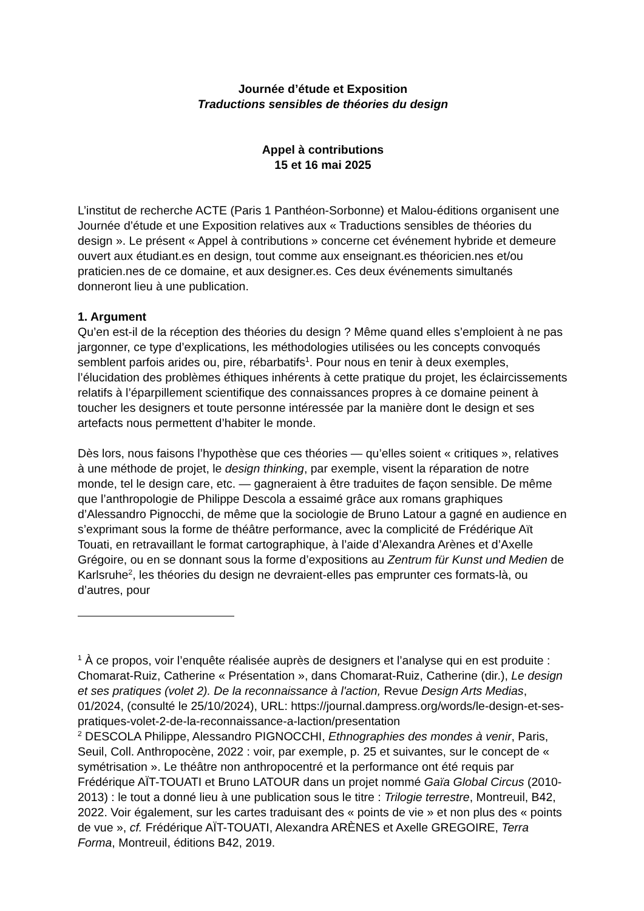Journée d’étude et Exposition
Traductions sensibles de théories du design
Appel à contributions
15 et 16 mai 2025
L’institut de recherche ACTE (Paris 1 Panthéon-Sorbonne) et Malou-éditions organisent une Journée d’étude et une Exposition relatives aux « Traductions sensibles de théories du design ». Le présent « Appel à contributions » concerne cet événement hybride et demeure ouvert aux étudiant.es en design, tout comme aux enseignant.es théoricien.nes et/ou praticien.nes de ce domaine, et aux designer.es. Ces deux événements simultanés donneront lieu à une publication.
1. Argument
Qu’en est-il de la réception des théories du design ? Même quand elles s’emploient à ne pas jargonner, ce type d’explications, les méthodologies utilisées ou les concepts convoqués semblent parfois arides ou, pire, rébarbatifs<sup>1</sup>. Pour nous en tenir à deux exemples, l’élucidation des problèmes éthiques inhérents à cette pratique du projet, les éclaircissements relatifs à l’éparpillement scientifique des connaissances propres à ce domaine peinent à toucher les designers et toute personne intéressée par la manière dont le design et ses artefacts nous permettent d’habiter le monde.
Dès lors, nous faisons l’hypothèse que ces théories — qu’elles soient « critiques », relatives à une méthode de projet, le design thinking, par exemple, visent la réparation de notre monde, tel le design care, etc. — gagneraient à être traduites de façon sensible. De même que l’anthropologie de Philippe Descola a essaimé grâce aux romans graphiques d’Alessandro Pignocchi, de même que la sociologie de Bruno Latour a gagné en audience en s’exprimant sous la forme de théâtre performance, avec la complicité de Frédérique Aït Touati, en retravaillant le format cartographique, à l’aide d’Alexandra Arènes et d’Axelle Grégoire, ou en se donnant sous la forme d’expositions au Zentrum für Kunst und Medien de Karlsruhe<sup>2</sup>, les théories du design ne devraient-elles pas emprunter ces formats-là, ou d’autres, pour
<sup>1</sup> À ce propos, voir l’enquête réalisée auprès de designers et l’analyse qui en est produite : Chomarat-Ruiz, Catherine « Présentation », dans Chomarat-Ruiz, Catherine (dir.), Le design et ses pratiques (volet 2). De la reconnaissance à l'action, Revue Design Arts Medias, 01/2024, (consulté le 25/10/2024), URL: https://journal.dampress.org/words/le-design-et-ses-pratiques-volet-2-de-la-reconnaissance-a-laction/presentation
<sup>2</sup> DESCOLA Philippe, Alessandro PIGNOCCHI, Ethnographies des mondes à venir, Paris, Seuil, Coll. Anthropocène, 2022 : voir, par exemple, p. 25 et suivantes, sur le concept de « symétrisation ». Le théâtre non anthropocentré et la performance ont été requis par Frédérique AÏT-TOUATI et Bruno LATOUR dans un projet nommé Gaïa Global Circus (2010-2013) : le tout a donné lieu à une publication sous le titre : Trilogie terrestre, Montreuil, B42, 2022. Voir également, sur les cartes traduisant des « points de vie » et non plus des « points de vue », cf. Frédérique AÏT-TOUATI, Alexandra ARÈNES et Axelle GREGOIRE, Terra Forma, Montreuil, éditions B42, 2019.